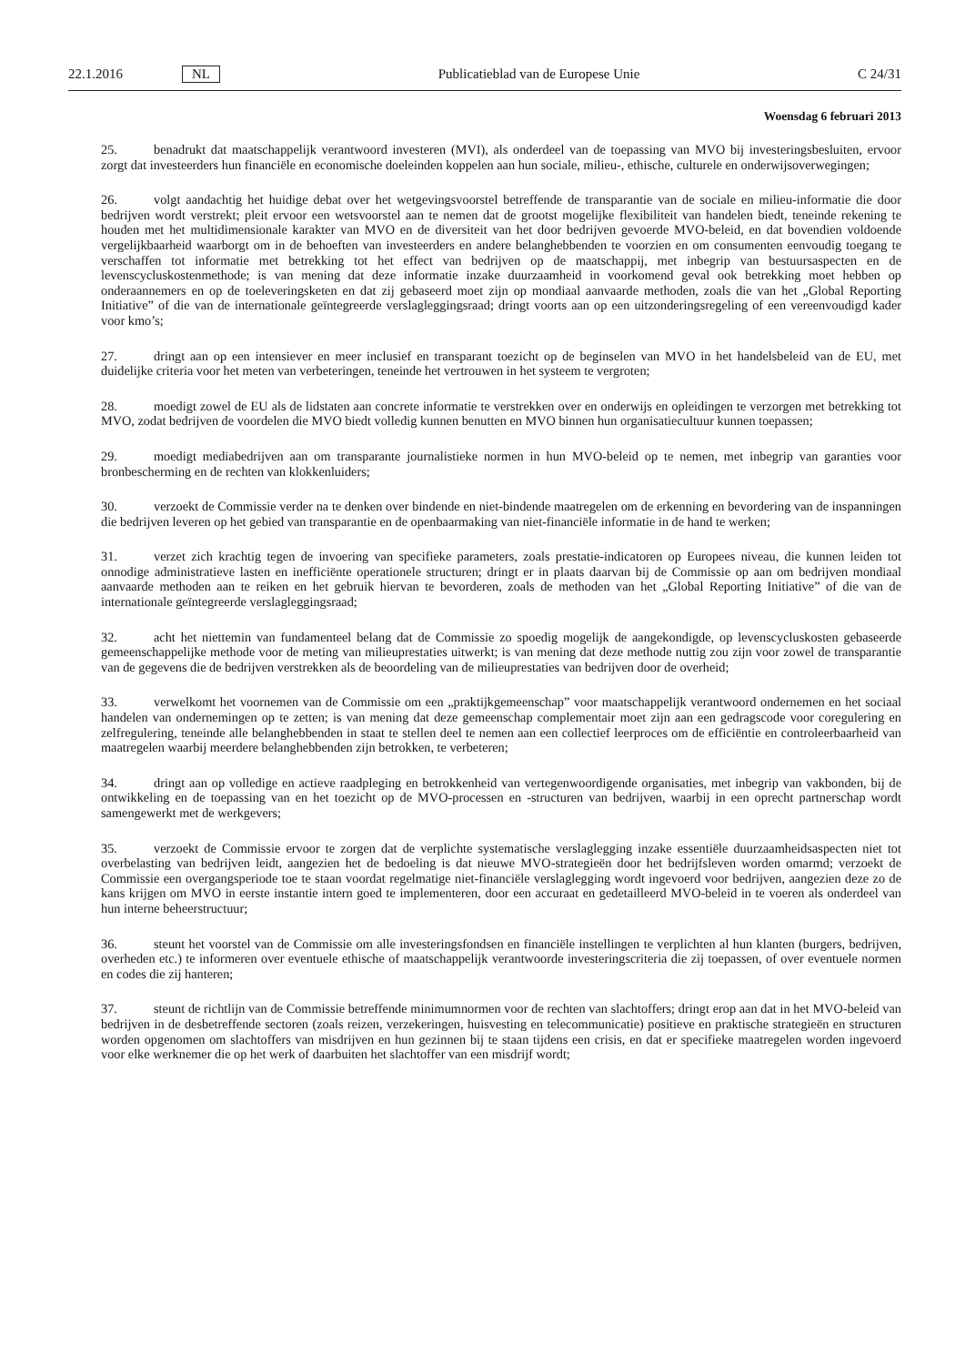22.1.2016 NL Publicatieblad van de Europese Unie C 24/31
Woensdag 6 februari 2013
25. benadrukt dat maatschappelijk verantwoord investeren (MVI), als onderdeel van de toepassing van MVO bij investeringsbesluiten, ervoor zorgt dat investeerders hun financiële en economische doeleinden koppelen aan hun sociale, milieu-, ethische, culturele en onderwijsoverwegingen;
26. volgt aandachtig het huidige debat over het wetgevingsvoorstel betreffende de transparantie van de sociale en milieu-informatie die door bedrijven wordt verstrekt; pleit ervoor een wetsvoorstel aan te nemen dat de grootst mogelijke flexibiliteit van handelen biedt, teneinde rekening te houden met het multidimensionale karakter van MVO en de diversiteit van het door bedrijven gevoerde MVO-beleid, en dat bovendien voldoende vergelijkbaarheid waarborgt om in de behoeften van investeerders en andere belanghebbenden te voorzien en om consumenten eenvoudig toegang te verschaffen tot informatie met betrekking tot het effect van bedrijven op de maatschappij, met inbegrip van bestuursaspecten en de levenscycluskostenmethode; is van mening dat deze informatie inzake duurzaamheid in voorkomend geval ook betrekking moet hebben op onderaannemers en op de toeleveringsketen en dat zij gebaseerd moet zijn op mondiaal aanvaarde methoden, zoals die van het „Global Reporting Initiative” of die van de internationale geïntegreerde verslagleggingsraad; dringt voorts aan op een uitzonderingsregeling of een vereenvoudigd kader voor kmo’s;
27. dringt aan op een intensiever en meer inclusief en transparant toezicht op de beginselen van MVO in het handelsbeleid van de EU, met duidelijke criteria voor het meten van verbeteringen, teneinde het vertrouwen in het systeem te vergroten;
28. moedigt zowel de EU als de lidstaten aan concrete informatie te verstrekken over en onderwijs en opleidingen te verzorgen met betrekking tot MVO, zodat bedrijven de voordelen die MVO biedt volledig kunnen benutten en MVO binnen hun organisatiecultuur kunnen toepassen;
29. moedigt mediabedrijven aan om transparante journalistieke normen in hun MVO-beleid op te nemen, met inbegrip van garanties voor bronbescherming en de rechten van klokkenluiders;
30. verzoekt de Commissie verder na te denken over bindende en niet-bindende maatregelen om de erkenning en bevordering van de inspanningen die bedrijven leveren op het gebied van transparantie en de openbaarmaking van niet-financiële informatie in de hand te werken;
31. verzet zich krachtig tegen de invoering van specifieke parameters, zoals prestatie-indicatoren op Europees niveau, die kunnen leiden tot onnodige administratieve lasten en inefficiënte operationele structuren; dringt er in plaats daarvan bij de Commissie op aan om bedrijven mondiaal aanvaarde methoden aan te reiken en het gebruik hiervan te bevorderen, zoals de methoden van het „Global Reporting Initiative” of die van de internationale geïntegreerde verslagleggingsraad;
32. acht het niettemin van fundamenteel belang dat de Commissie zo spoedig mogelijk de aangekondigde, op levenscycluskosten gebaseerde gemeenschappelijke methode voor de meting van milieuprestaties uitwerkt; is van mening dat deze methode nuttig zou zijn voor zowel de transparantie van de gegevens die de bedrijven verstrekken als de beoordeling van de milieuprestaties van bedrijven door de overheid;
33. verwelkomt het voornemen van de Commissie om een „praktijkgemeenschap” voor maatschappelijk verantwoord ondernemen en het sociaal handelen van ondernemingen op te zetten; is van mening dat deze gemeenschap complementair moet zijn aan een gedragscode voor coregulering en zelfregulering, teneinde alle belanghebbenden in staat te stellen deel te nemen aan een collectief leerproces om de efficiëntie en controleerbaarheid van maatregelen waarbij meerdere belanghebbenden zijn betrokken, te verbeteren;
34. dringt aan op volledige en actieve raadpleging en betrokkenheid van vertegenwoordigende organisaties, met inbegrip van vakbonden, bij de ontwikkeling en de toepassing van en het toezicht op de MVO-processen en -structuren van bedrijven, waarbij in een oprecht partnerschap wordt samengewerkt met de werkgevers;
35. verzoekt de Commissie ervoor te zorgen dat de verplichte systematische verslaglegging inzake essentiële duurzaamheidsaspecten niet tot overbelasting van bedrijven leidt, aangezien het de bedoeling is dat nieuwe MVO-strategieën door het bedrijfsleven worden omarmd; verzoekt de Commissie een overgangsperiode toe te staan voordat regelmatige niet-financiële verslaglegging wordt ingevoerd voor bedrijven, aangezien deze zo de kans krijgen om MVO in eerste instantie intern goed te implementeren, door een accuraat en gedetailleerd MVO-beleid in te voeren als onderdeel van hun interne beheerstructuur;
36. steunt het voorstel van de Commissie om alle investeringsfondsen en financiële instellingen te verplichten al hun klanten (burgers, bedrijven, overheden etc.) te informeren over eventuele ethische of maatschappelijk verantwoorde investeringscriteria die zij toepassen, of over eventuele normen en codes die zij hanteren;
37. steunt de richtlijn van de Commissie betreffende minimumnormen voor de rechten van slachtoffers; dringt erop aan dat in het MVO-beleid van bedrijven in de desbetreffende sectoren (zoals reizen, verzekeringen, huisvesting en telecommunicatie) positieve en praktische strategieën en structuren worden opgenomen om slachtoffers van misdrijven en hun gezinnen bij te staan tijdens een crisis, en dat er specifieke maatregelen worden ingevoerd voor elke werknemer die op het werk of daarbuiten het slachtoffer van een misdrijf wordt;